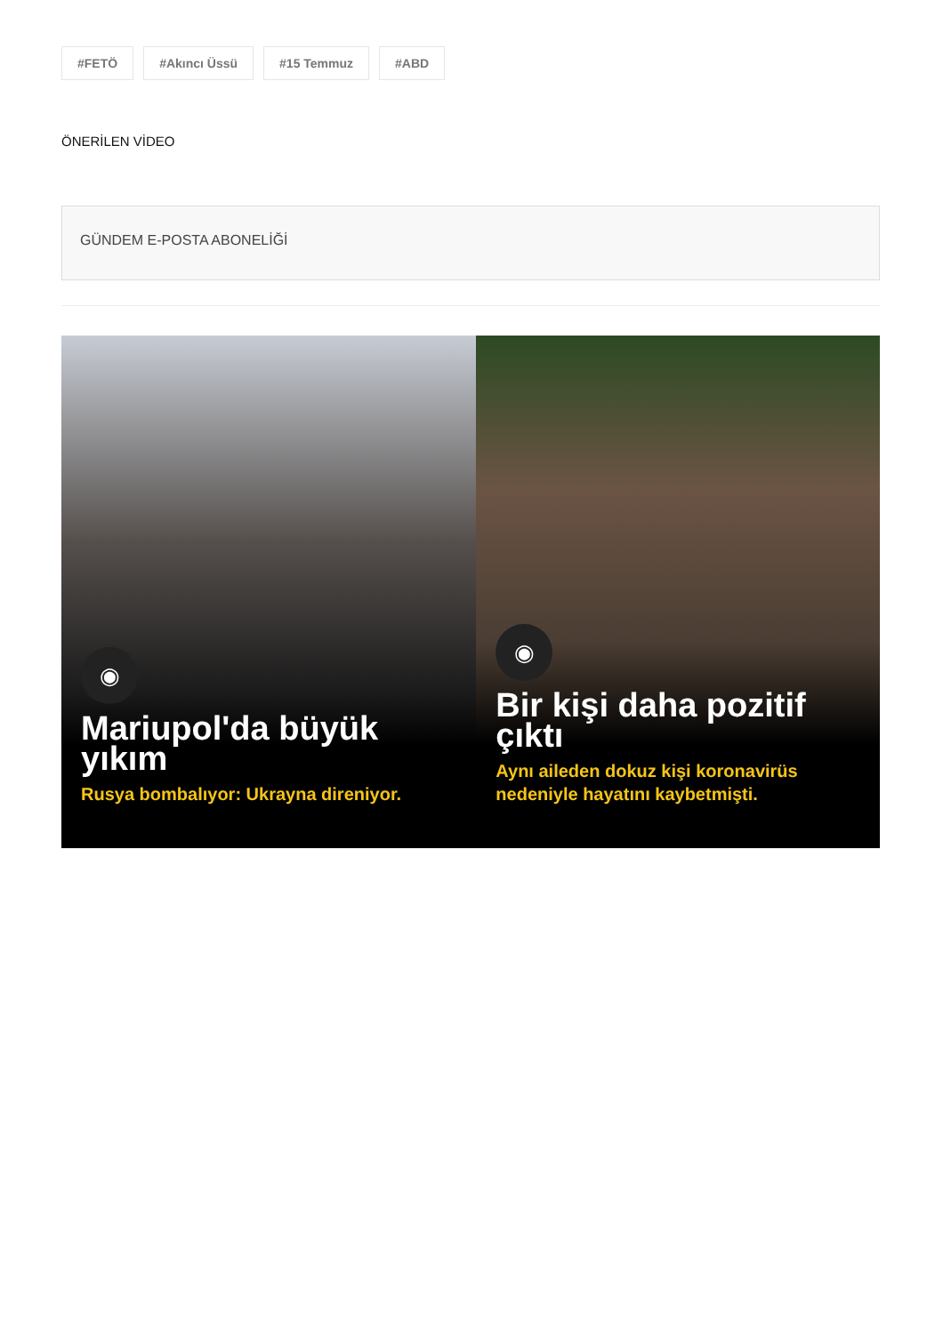#FETÖ #Akıncı Üssü #15 Temmuz #ABD
ÖNERİLEN VİDEO
GÜNDEM E-POSTA ABONELİĞİ
◉
Mariupol'da büyük yıkım
Rusya bombalıyor: Ukrayna direniyor.
◉
Bir kişi daha pozitif çıktı
Aynı aileden dokuz kişi koronavirüs nedeniyle hayatını kaybetmişti.